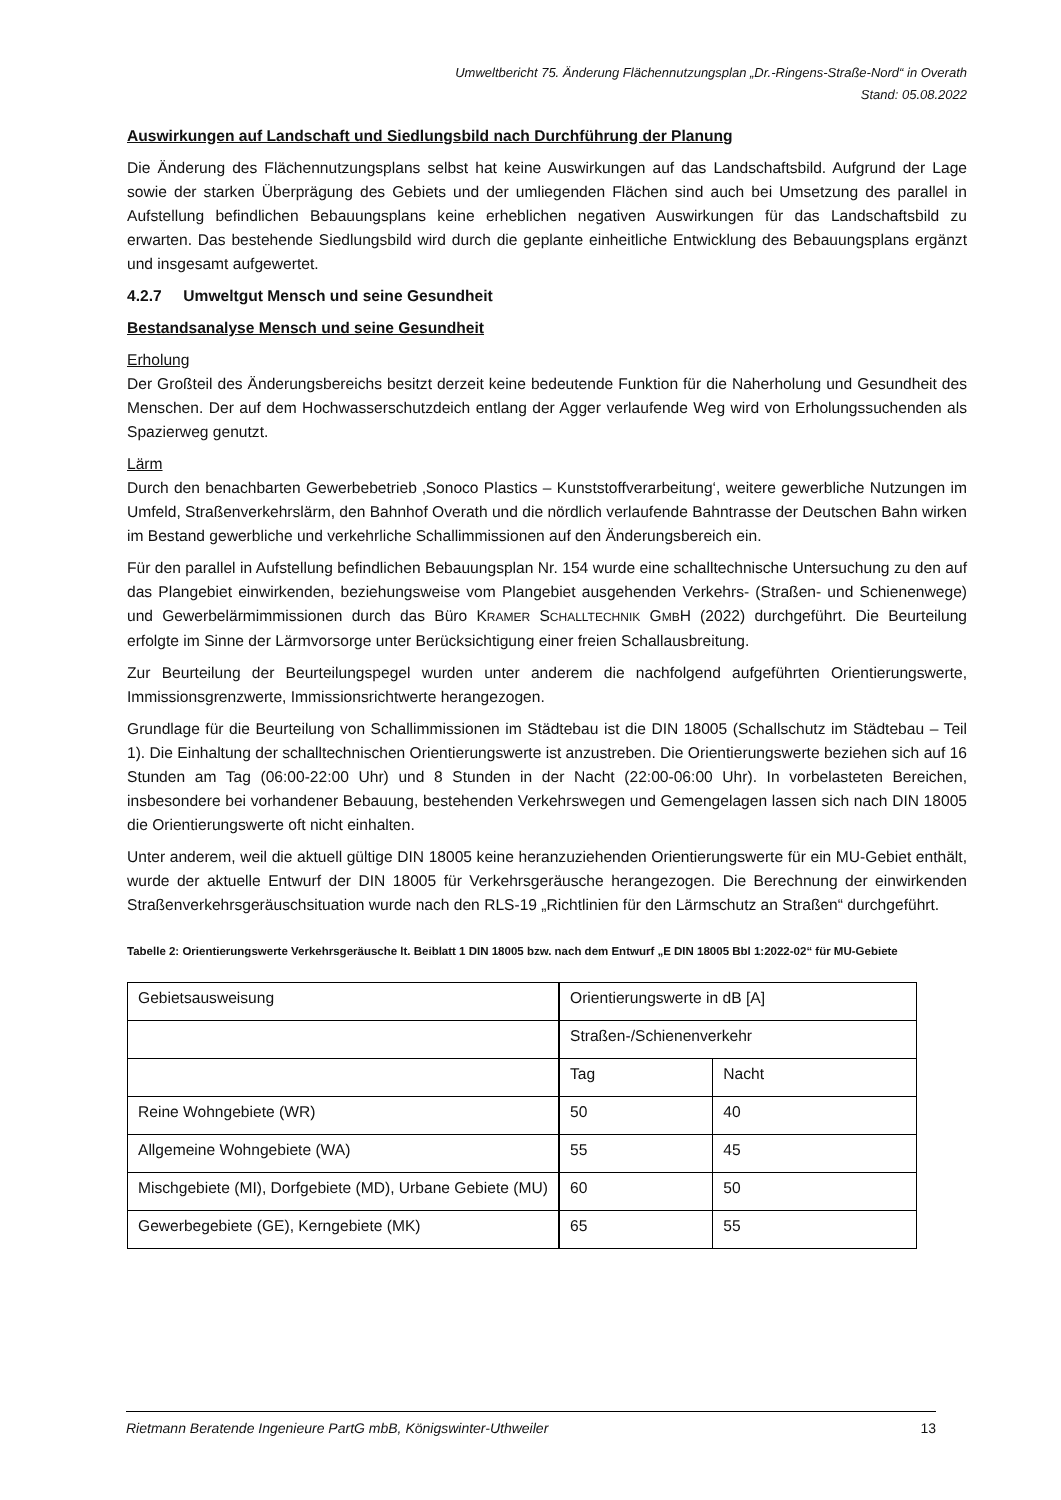Umweltbericht 75. Änderung Flächennutzungsplan „Dr.-Ringens-Straße-Nord“ in Overath
Stand: 05.08.2022
Auswirkungen auf Landschaft und Siedlungsbild nach Durchführung der Planung
Die Änderung des Flächennutzungsplans selbst hat keine Auswirkungen auf das Landschaftsbild. Aufgrund der Lage sowie der starken Überprägung des Gebiets und der umliegenden Flächen sind auch bei Umsetzung des parallel in Aufstellung befindlichen Bebauungsplans keine erheblichen negativen Auswirkungen für das Landschaftsbild zu erwarten. Das bestehende Siedlungsbild wird durch die geplante einheitliche Entwicklung des Bebauungsplans ergänzt und insgesamt aufgewertet.
4.2.7 Umweltgut Mensch und seine Gesundheit
Bestandsanalyse Mensch und seine Gesundheit
Erholung
Der Großteil des Änderungsbereichs besitzt derzeit keine bedeutende Funktion für die Naherholung und Gesundheit des Menschen. Der auf dem Hochwasserschutzdeich entlang der Agger verlaufende Weg wird von Erholungssuchenden als Spazierweg genutzt.
Lärm
Durch den benachbarten Gewerbebetrieb ‚Sonoco Plastics – Kunststoffverarbeitung‘, weitere gewerbliche Nutzungen im Umfeld, Straßenverkehrslärm, den Bahnhof Overath und die nördlich verlaufende Bahntrasse der Deutschen Bahn wirken im Bestand gewerbliche und verkehrliche Schallimmissionen auf den Änderungsbereich ein.
Für den parallel in Aufstellung befindlichen Bebauungsplan Nr. 154 wurde eine schalltechnische Untersuchung zu den auf das Plangebiet einwirkenden, beziehungsweise vom Plangebiet ausgehenden Verkehrs- (Straßen- und Schienenwege) und Gewerbelärmimmissionen durch das Büro KRAMER SCHALLTECHNIK GMBH (2022) durchgeführt. Die Beurteilung erfolgte im Sinne der Lärmvorsorge unter Berücksichtigung einer freien Schallausbreitung.
Zur Beurteilung der Beurteilungspegel wurden unter anderem die nachfolgend aufgeführten Orientierungswerte, Immissionsgrenzwerte, Immissionsrichtwerte herangezogen.
Grundlage für die Beurteilung von Schallimmissionen im Städtebau ist die DIN 18005 (Schallschutz im Städtebau – Teil 1). Die Einhaltung der schalltechnischen Orientierungswerte ist anzustreben. Die Orientierungswerte beziehen sich auf 16 Stunden am Tag (06:00-22:00 Uhr) und 8 Stunden in der Nacht (22:00-06:00 Uhr). In vorbelasteten Bereichen, insbesondere bei vorhandener Bebauung, bestehenden Verkehrswegen und Gemengelagen lassen sich nach DIN 18005 die Orientierungswerte oft nicht einhalten.
Unter anderem, weil die aktuell gültige DIN 18005 keine heranzuziehenden Orientierungswerte für ein MU-Gebiet enthält, wurde der aktuelle Entwurf der DIN 18005 für Verkehrsgeräusche herangezogen. Die Berechnung der einwirkenden Straßenverkehrsgeräuschsituation wurde nach den RLS-19 „Richtlinien für den Lärmschutz an Straßen“ durchgeführt.
Tabelle 2: Orientierungswerte Verkehrsgeräusche lt. Beiblatt 1 DIN 18005 bzw. nach dem Entwurf „E DIN 18005 Bbl 1:2022-02“ für MU-Gebiete
| Gebietsausweisung | Orientierungswerte in dB [A] | |
| | Straßen-/Schienenverkehr | |
| | Tag | Nacht |
| Reine Wohngebiete (WR) | 50 | 40 |
| Allgemeine Wohngebiete (WA) | 55 | 45 |
| Mischgebiete (MI), Dorfgebiete (MD), Urbane Gebiete (MU) | 60 | 50 |
| Gewerbegebiete (GE), Kerngebiete (MK) | 65 | 55 |
Rietmann Beratende Ingenieure PartG mbB, Königswinter-Uthweiler 13